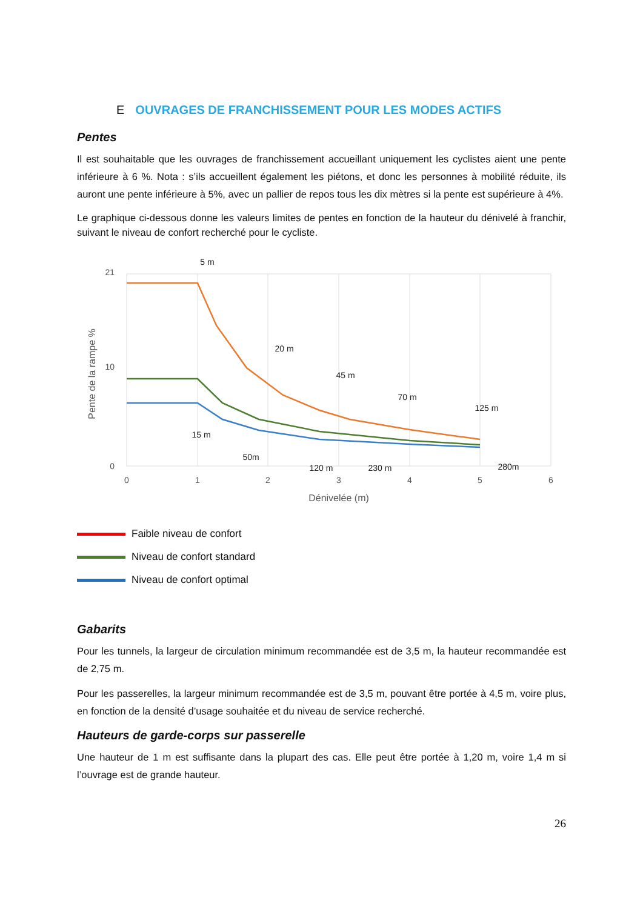E OUVRAGES DE FRANCHISSEMENT POUR LES MODES ACTIFS
Pentes
Il est souhaitable que les ouvrages de franchissement accueillant uniquement les cyclistes aient une pente inférieure à 6 %. Nota : s’ils accueillent également les piétons, et donc les personnes à mobilité réduite, ils auront une pente inférieure à 5%, avec un pallier de repos tous les dix mètres si la pente est supérieure à 4%.
Le graphique ci-dessous donne les valeurs limites de pentes en fonction de la hauteur du dénivelé à franchir, suivant le niveau de confort recherché pour le cycliste.
0
10
21
0
1
2
3
4
5
6
Dénivelée (m)
Pente de la rampe %
5 m
20 m
45 m
70 m
125 m
15 m
50m
120 m
230 m
280m
Faible niveau de confort
Niveau de confort standard
Niveau de confort optimal
Gabarits
Pour les tunnels, la largeur de circulation minimum recommandée est de 3,5 m, la hauteur recommandée est de 2,75 m.
Pour les passerelles, la largeur minimum recommandée est de 3,5 m, pouvant être portée à 4,5 m, voire plus, en fonction de la densité d’usage souhaitée et du niveau de service recherché.
Hauteurs de garde-corps sur passerelle
Une hauteur de 1 m est suffisante dans la plupart des cas. Elle peut être portée à 1,20 m, voire 1,4 m si l’ouvrage est de grande hauteur.
26